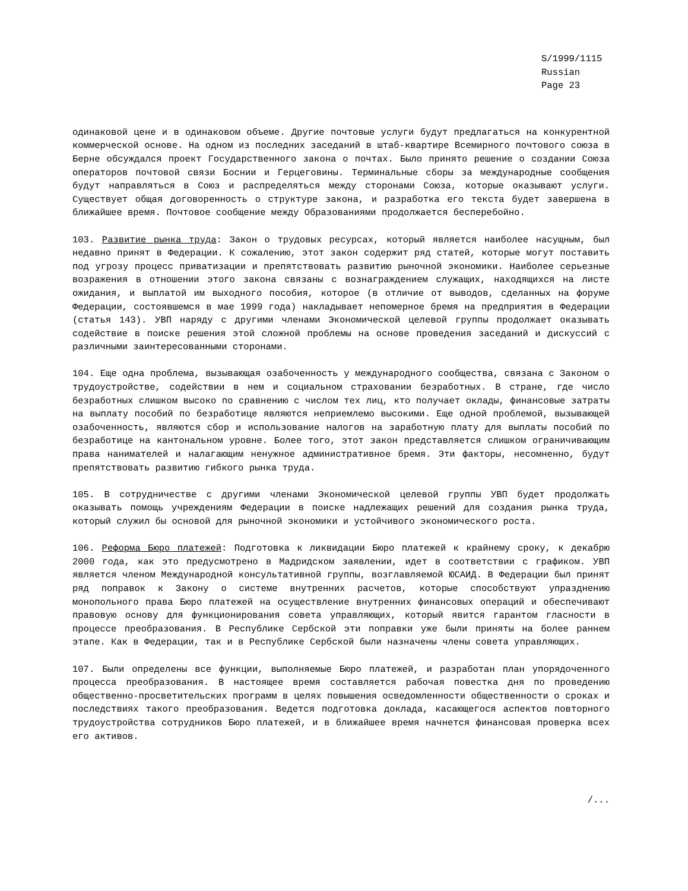S/1999/1115
Russian
Page 23
одинаковой цене и в одинаковом объеме. Другие почтовые услуги будут предлагаться на конкурентной коммерческой основе. На одном из последних заседаний в штаб-квартире Всемирного почтового союза в Берне обсуждался проект Государственного закона о почтах. Было принято решение о создании Союза операторов почтовой связи Боснии и Герцеговины. Терминальные сборы за международные сообщения будут направляться в Союз и распределяться между сторонами Союза, которые оказывают услуги. Существует общая договоренность о структуре закона, и разработка его текста будет завершена в ближайшее время. Почтовое сообщение между Образованиями продолжается бесперебойно.
103. Развитие рынка труда: Закон о трудовых ресурсах, который является наиболее насущным, был недавно принят в Федерации. К сожалению, этот закон содержит ряд статей, которые могут поставить под угрозу процесс приватизации и препятствовать развитию рыночной экономики. Наиболее серьезные возражения в отношении этого закона связаны с вознаграждением служащих, находящихся на листе ожидания, и выплатой им выходного пособия, которое (в отличие от выводов, сделанных на форуме Федерации, состоявшемся в мае 1999 года) накладывает непомерное бремя на предприятия в Федерации (статья 143). УВП наряду с другими членами Экономической целевой группы продолжает оказывать содействие в поиске решения этой сложной проблемы на основе проведения заседаний и дискуссий с различными заинтересованными сторонами.
104. Еще одна проблема, вызывающая озабоченность у международного сообщества, связана с Законом о трудоустройстве, содействии в нем и социальном страховании безработных. В стране, где число безработных слишком высоко по сравнению с числом тех лиц, кто получает оклады, финансовые затраты на выплату пособий по безработице являются неприемлемо высокими. Еще одной проблемой, вызывающей озабоченность, являются сбор и использование налогов на заработную плату для выплаты пособий по безработице на кантональном уровне. Более того, этот закон представляется слишком ограничивающим права нанимателей и налагающим ненужное административное бремя. Эти факторы, несомненно, будут препятствовать развитию гибкого рынка труда.
105. В сотрудничестве с другими членами Экономической целевой группы УВП будет продолжать оказывать помощь учреждениям Федерации в поиске надлежащих решений для создания рынка труда, который служил бы основой для рыночной экономики и устойчивого экономического роста.
106. Реформа Бюро платежей: Подготовка к ликвидации Бюро платежей к крайнему сроку, к декабрю 2000 года, как это предусмотрено в Мадридском заявлении, идет в соответствии с графиком. УВП является членом Международной консультативной группы, возглавляемой ЮСАИД. В Федерации был принят ряд поправок к Закону о системе внутренних расчетов, которые способствуют упразднению монопольного права Бюро платежей на осуществление внутренних финансовых операций и обеспечивают правовую основу для функционирования совета управляющих, который явится гарантом гласности в процессе преобразования. В Республике Сербской эти поправки уже были приняты на более раннем этапе. Как в Федерации, так и в Республике Сербской были назначены члены совета управляющих.
107. Были определены все функции, выполняемые Бюро платежей, и разработан план упорядоченного процесса преобразования. В настоящее время составляется рабочая повестка дня по проведению общественно-просветительских программ в целях повышения осведомленности общественности о сроках и последствиях такого преобразования. Ведется подготовка доклада, касающегося аспектов повторного трудоустройства сотрудников Бюро платежей, и в ближайшее время начнется финансовая проверка всех его активов.
/...